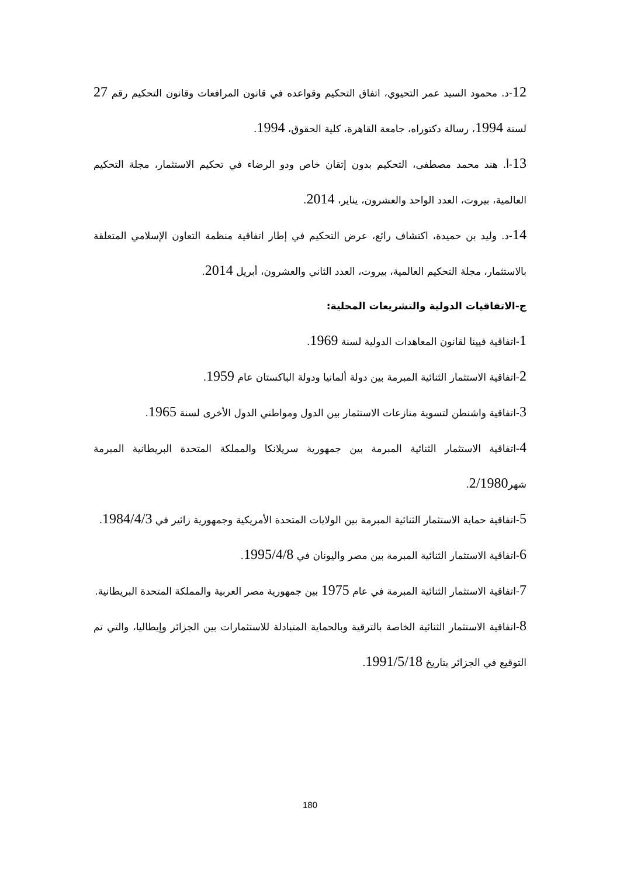12-د. محمود السيد عمر التحيوي، اتفاق التحكيم وقواعده في قانون المرافعات وقانون التحكيم رقم 27 لسنة 1994، رسالة دكتوراه، جامعة القاهرة، كلية الحقوق، 1994.
13-أ. هند محمد مصطفى، التحكيم بدون إتقان خاص ودو الرضاء في تحكيم الاستثمار، مجلة التحكيم العالمية، بيروت، العدد الواحد والعشرون، يناير، 2014.
14-د. وليد بن حميدة، اكتشاف رائع، عرض التحكيم في إطار اتفاقية منظمة التعاون الإسلامي المتعلقة بالاستثمار، مجلة التحكيم العالمية، بيروت، العدد الثاني والعشرون، أبريل 2014.
ج-الاتفاقيات الدولية والتشريعات المحلية:
1-اتفاقية فيينا لقانون المعاهدات الدولية لسنة 1969.
2-اتفاقية الاستثمار الثنائية المبرمة بين دولة ألمانيا ودولة الباكستان عام 1959.
3-اتفاقية واشنطن لتسوية منازعات الاستثمار بين الدول ومواطني الدول الأخرى لسنة 1965.
4-اتفاقية الاستثمار الثنائية المبرمة بين جمهورية سريلانكا والمملكة المتحدة البريطانية المبرمة شهر2/1980.
5-اتفاقية حماية الاستثمار الثنائية المبرمة بين الولايات المتحدة الأمريكية وجمهورية زائير في 1984/4/3.
6-اتفاقية الاستثمار الثنائية المبرمة بين مصر واليونان في 1995/4/8.
7-اتفاقية الاستثمار الثنائية المبرمة في عام 1975 بين جمهورية مصر العربية والمملكة المتحدة البريطانية.
8-اتفاقية الاستثمار الثنائية الخاصة بالترقية وبالحماية المتبادلة للاستثمارات بين الجزائر وإيطاليا، والتي تم التوقيع في الجزائر بتاريخ 1991/5/18.
180